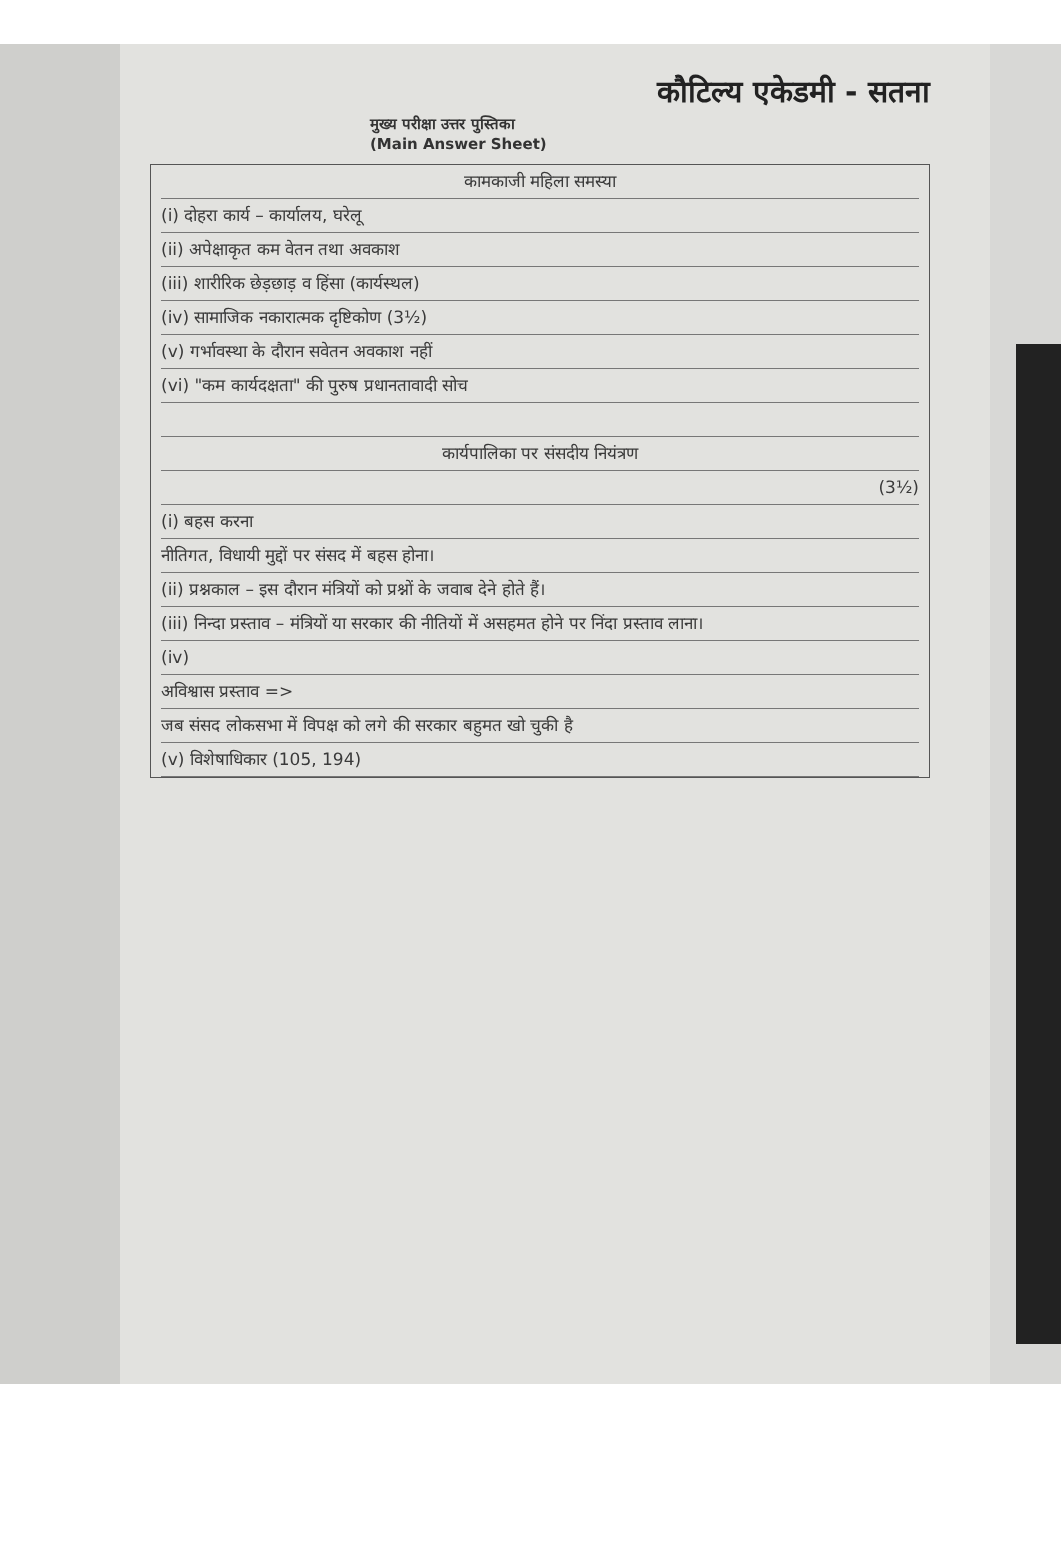कौटिल्य एकेडमी - सतना
मुख्य परीक्षा उत्तर पुस्तिका
(Main Answer Sheet)
कामकाजी महिला समस्या
(i) दोहरा कार्य – कार्यालय, घरेलू
(ii) अपेक्षाकृत कम वेतन तथा अवकाश
(iii) शारीरिक छेड़छाड़ व हिंसा (कार्यस्थल)
(iv) सामाजिक नकारात्मक दृष्टिकोण (3½)
(v) गर्भावस्था के दौरान सवेतन अवकाश नहीं
(vi) "कम कार्यदक्षता" की पुरुष प्रधानतावादी सोच
कार्यपालिका पर संसदीय नियंत्रण
(3½)
(i) बहस करना
नीतिगत, विधायी मुद्दों पर संसद में बहस होना।
(ii) प्रश्नकाल – इस दौरान मंत्रियों को प्रश्नों के जवाब देने होते हैं।
(iii) निन्दा प्रस्ताव – मंत्रियों या सरकार की नीतियों में असहमत होने पर निंदा प्रस्ताव लाना।
(iv)
अविश्वास प्रस्ताव =>
जब संसद लोकसभा में विपक्ष को लगे की सरकार बहुमत खो चुकी है
(v) विशेषाधिकार (105, 194)